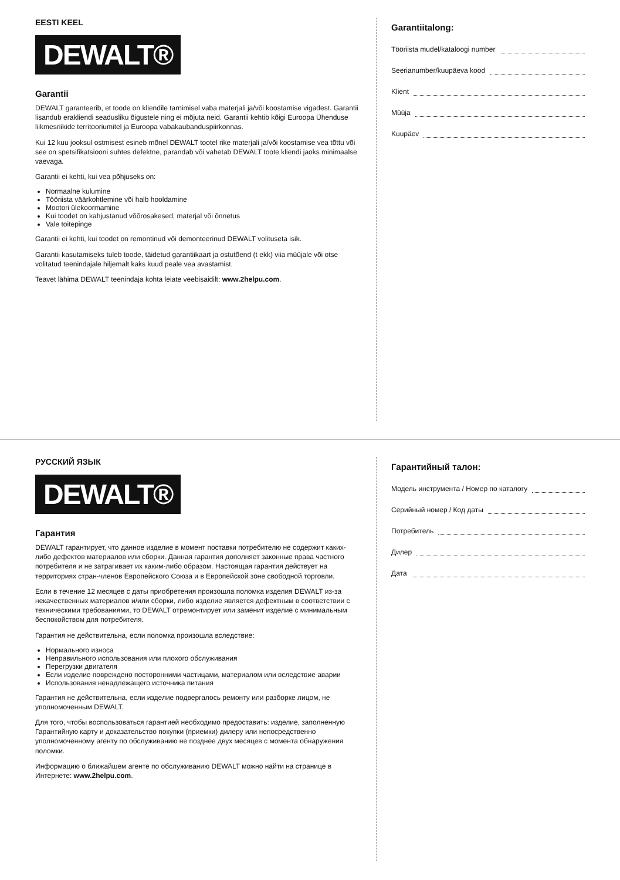EESTI KEEL
DEWALT®
Garantii
DEWALT garanteerib, et toode on kliendile tarnimisel vaba materjali ja/või koostamise vigadest. Garantii lisandub erakliendi seadusliku õigustele ning ei mõjuta neid. Garantii kehtib kõigi Euroopa Ühenduse liikmesriikide territooriumitel ja Euroopa vabakaubanduspiirkonnas.
Kui 12 kuu jooksul ostmisest esineb mõnel DEWALT tootel rike materjali ja/või koostamise vea tõttu või see on spetsifikatsiooni suhtes defektne, parandab või vahetab DEWALT toote kliendi jaoks minimaalse vaevaga.
Garantii ei kehti, kui vea põhjuseks on:
Normaalne kulumine
Tööriista väärkohtlemine või halb hooldamine
Mootori ülekoormamine
Kui toodet on kahjustanud võõrosakesed, materjal või õnnetus
Vale toitepinge
Garantii ei kehti, kui toodet on remontinud või demonteerinud DEWALT volituseta isik.
Garantii kasutamiseks tuleb toode, täidetud garantiikaart ja ostutõend (t ekk) viia müüjale või otse volitatud teenindajale hiljemalt kaks kuud peale vea avastamist.
Teavet lähima DEWALT teenindaja kohta leiate veebisaidilt: www.2helpu.com.
Garantiitalong:
Tööriista mudel/kataloogi number
Seerianumber/kuupäeva kood
Klient
Müüja
Kuupäev
РУССКИЙ ЯЗЫК
DEWALT®
Гарантия
DEWALT гарантирует, что данное изделие в момент поставки потребителю не содержит каких-либо дефектов материалов или сборки. Данная гарантия дополняет законные права частного потребителя и не затрагивает их каким-либо образом. Настоящая гарантия действует на территориях стран-членов Европейского Союза и в Европейской зоне свободной торговли.
Если в течение 12 месяцев с даты приобретения произошла поломка изделия DEWALT из-за некачественных материалов и/или сборки, либо изделие является дефектным в соответствии с техническими требованиями, то DEWALT отремонтирует или заменит изделие с минимальным беспокойством для потребителя.
Гарантия не действительна, если поломка произошла вследствие:
Нормального износа
Неправильного использования или плохого обслуживания
Перегрузки двигателя
Если изделие повреждено посторонними частицами, материалом или вследствие аварии
Использования ненадлежащего источника питания
Гарантия не действительна, если изделие подвергалось ремонту или разборке лицом, не уполномоченным DEWALT.
Для того, чтобы воспользоваться гарантией необходимо предоставить: изделие, заполненную Гарантийную карту и доказательство покупки (приемки) дилеру или непосредственно уполномоченному агенту по обслуживанию не позднее двух месяцев с момента обнаружения поломки.
Информацию о ближайшем агенте по обслуживанию DEWALT можно найти на странице в Интернете: www.2helpu.com.
Гарантийный талон:
Модель инструмента / Номер по каталогу
Серийный номер / Код даты
Потребитель
Дилер
Дата